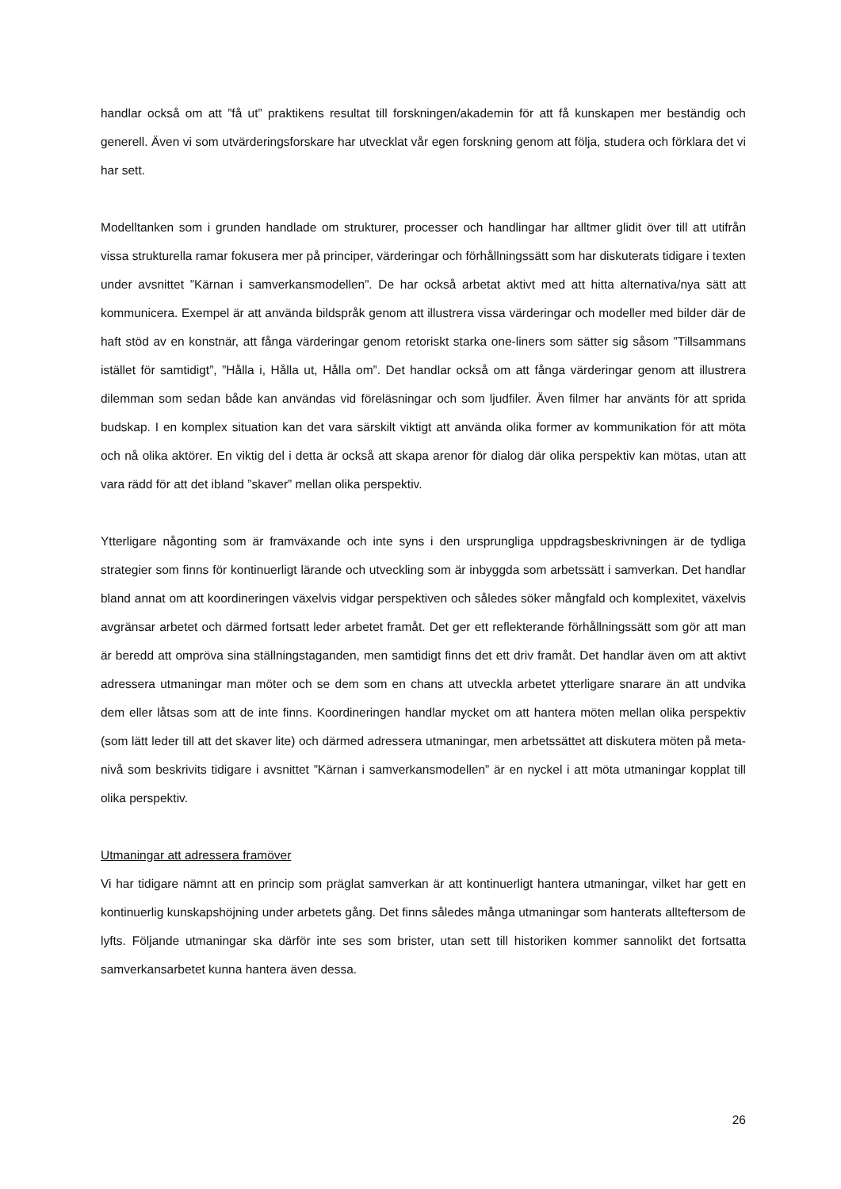handlar också om att ”få ut” praktikens resultat till forskningen/akademin för att få kunskapen mer beständig och generell. Även vi som utvärderingsforskare har utvecklat vår egen forskning genom att följa, studera och förklara det vi har sett.
Modelltanken som i grunden handlade om strukturer, processer och handlingar har alltmer glidit över till att utifrån vissa strukturella ramar fokusera mer på principer, värderingar och förhållningssätt som har diskuterats tidigare i texten under avsnittet ”Kärnan i samverkansmodellen”. De har också arbetat aktivt med att hitta alternativa/nya sätt att kommunicera. Exempel är att använda bildspråk genom att illustrera vissa värderingar och modeller med bilder där de haft stöd av en konstnär, att fånga värderingar genom retoriskt starka one-liners som sätter sig såsom ”Tillsammans istället för samtidigt”, ”Hålla i, Hålla ut, Hålla om”. Det handlar också om att fånga värderingar genom att illustrera dilemman som sedan både kan användas vid föreläsningar och som ljudfiler. Även filmer har använts för att sprida budskap. I en komplex situation kan det vara särskilt viktigt att använda olika former av kommunikation för att möta och nå olika aktörer. En viktig del i detta är också att skapa arenor för dialog där olika perspektiv kan mötas, utan att vara rädd för att det ibland ”skaver” mellan olika perspektiv.
Ytterligare någonting som är framväxande och inte syns i den ursprungliga uppdragsbeskrivningen är de tydliga strategier som finns för kontinuerligt lärande och utveckling som är inbyggda som arbetssätt i samverkan. Det handlar bland annat om att koordineringen växelvis vidgar perspektiven och således söker mångfald och komplexitet, växelvis avgränsar arbetet och därmed fortsatt leder arbetet framåt. Det ger ett reflekterande förhållningssätt som gör att man är beredd att ompröva sina ställningstaganden, men samtidigt finns det ett driv framåt. Det handlar även om att aktivt adressera utmaningar man möter och se dem som en chans att utveckla arbetet ytterligare snarare än att undvika dem eller låtsas som att de inte finns. Koordineringen handlar mycket om att hantera möten mellan olika perspektiv (som lätt leder till att det skaver lite) och därmed adressera utmaningar, men arbetssättet att diskutera möten på meta-nivå som beskrivits tidigare i avsnittet ”Kärnan i samverkansmodellen” är en nyckel i att möta utmaningar kopplat till olika perspektiv.
Utmaningar att adressera framöver
Vi har tidigare nämnt att en princip som präglat samverkan är att kontinuerligt hantera utmaningar, vilket har gett en kontinuerlig kunskapshöjning under arbetets gång. Det finns således många utmaningar som hanterats allteftersom de lyfts. Följande utmaningar ska därför inte ses som brister, utan sett till historiken kommer sannolikt det fortsatta samverkansarbetet kunna hantera även dessa.
26